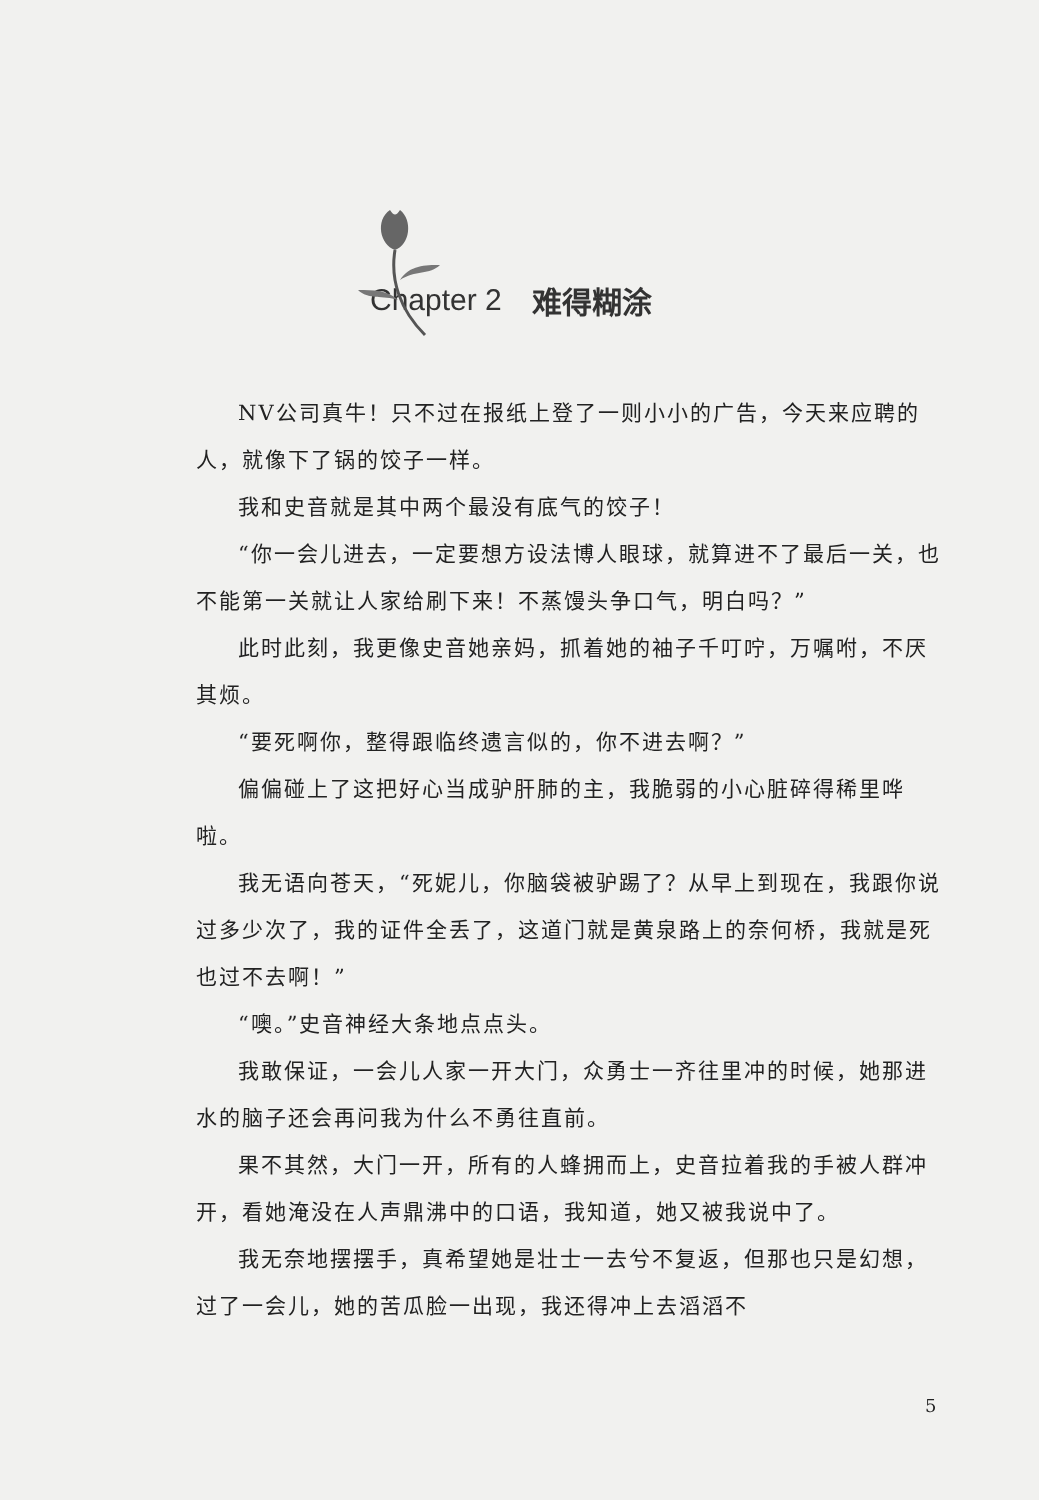Chapter 2 难得糊涂
NV公司真牛！只不过在报纸上登了一则小小的广告，今天来应聘的人，就像下了锅的饺子一样。
我和史音就是其中两个最没有底气的饺子！
“你一会儿进去，一定要想方设法博人眼球，就算进不了最后一关，也不能第一关就让人家给刷下来！不蒸馒头争口气，明白吗？”
此时此刻，我更像史音她亲妈，抓着她的袖子千叮咛，万嘱咐，不厌其烦。
“要死啊你，整得跟临终遗言似的，你不进去啊？”
偏偏碰上了这把好心当成驴肝肺的主，我脆弱的小心脏碎得稀里哗啦。
我无语向苍天，“死妮儿，你脑袋被驴踢了？从早上到现在，我跟你说过多少次了，我的证件全丢了，这道门就是黄泉路上的奈何桥，我就是死也过不去啊！”
“噢。”史音神经大条地点点头。
我敢保证，一会儿人家一开大门，众勇士一齐往里冲的时候，她那进水的脑子还会再问我为什么不勇往直前。
果不其然，大门一开，所有的人蜂拥而上，史音拉着我的手被人群冲开，看她淹没在人声鼎沸中的口语，我知道，她又被我说中了。
我无奈地摆摆手，真希望她是壮士一去兮不复返，但那也只是幻想，过了一会儿，她的苦瓜脸一出现，我还得冲上去滔滔不
5